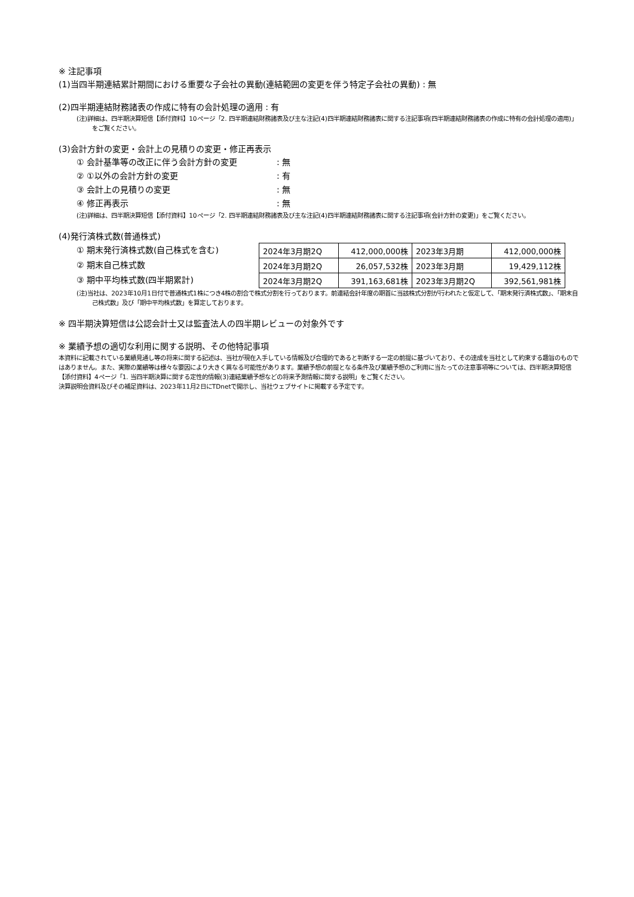※ 注記事項
(1)当四半期連結累計期間における重要な子会社の異動(連結範囲の変更を伴う特定子会社の異動) : 無
(2)四半期連結財務諸表の作成に特有の会計処理の適用 : 有
(注)詳細は、四半期決算短信【添付資料】10ページ「2. 四半期連結財務諸表及び主な注記(4)四半期連結財務諸表に関する注記事項(四半期連結財務諸表の作成に特有の会計処理の適用)」をご覧ください。
(3)会計方針の変更・会計上の見積りの変更・修正再表示
① 会計基準等の改正に伴う会計方針の変更: 無
② ①以外の会計方針の変更: 有
③ 会計上の見積りの変更: 無
④ 修正再表示: 無
(注)詳細は、四半期決算短信【添付資料】10ページ「2. 四半期連結財務諸表及び主な注記(4)四半期連結財務諸表に関する注記事項(会計方針の変更)」をご覧ください。
(4)発行済株式数(普通株式)
① 期末発行済株式数(自己株式を含む)
② 期末自己株式数
③ 期中平均株式数(四半期累計)
| 2024年3月期2Q | 412,000,000株 | 2023年3月期 | 412,000,000株 |
| 2024年3月期2Q | 26,057,532株 | 2023年3月期 | 19,429,112株 |
| 2024年3月期2Q | 391,163,681株 | 2023年3月期2Q | 392,561,981株 |
(注)当社は、2023年10月1日付で普通株式1株につき4株の割合で株式分割を行っております。前連結会計年度の期首に当該株式分割が行われたと仮定して、「期末発行済株式数」、「期末自己株式数」及び「期中平均株式数」を算定しております。
※ 四半期決算短信は公認会計士又は監査法人の四半期レビューの対象外です
※ 業績予想の適切な利用に関する説明、その他特記事項
本資料に記載されている業績見通し等の将来に関する記述は、当社が現在入手している情報及び合理的であると判断する一定の前提に基づいており、その達成を当社として約束する趣旨のものではありません。また、実際の業績等は様々な要因により大きく異なる可能性があります。業績予想の前提となる条件及び業績予想のご利用に当たっての注意事項等については、四半期決算短信【添付資料】4ページ「1. 当四半期決算に関する定性的情報(3)連結業績予想などの将来予測情報に関する説明」をご覧ください。
決算説明会資料及びその補足資料は、2023年11月2日にTDnetで開示し、当社ウェブサイトに掲載する予定です。